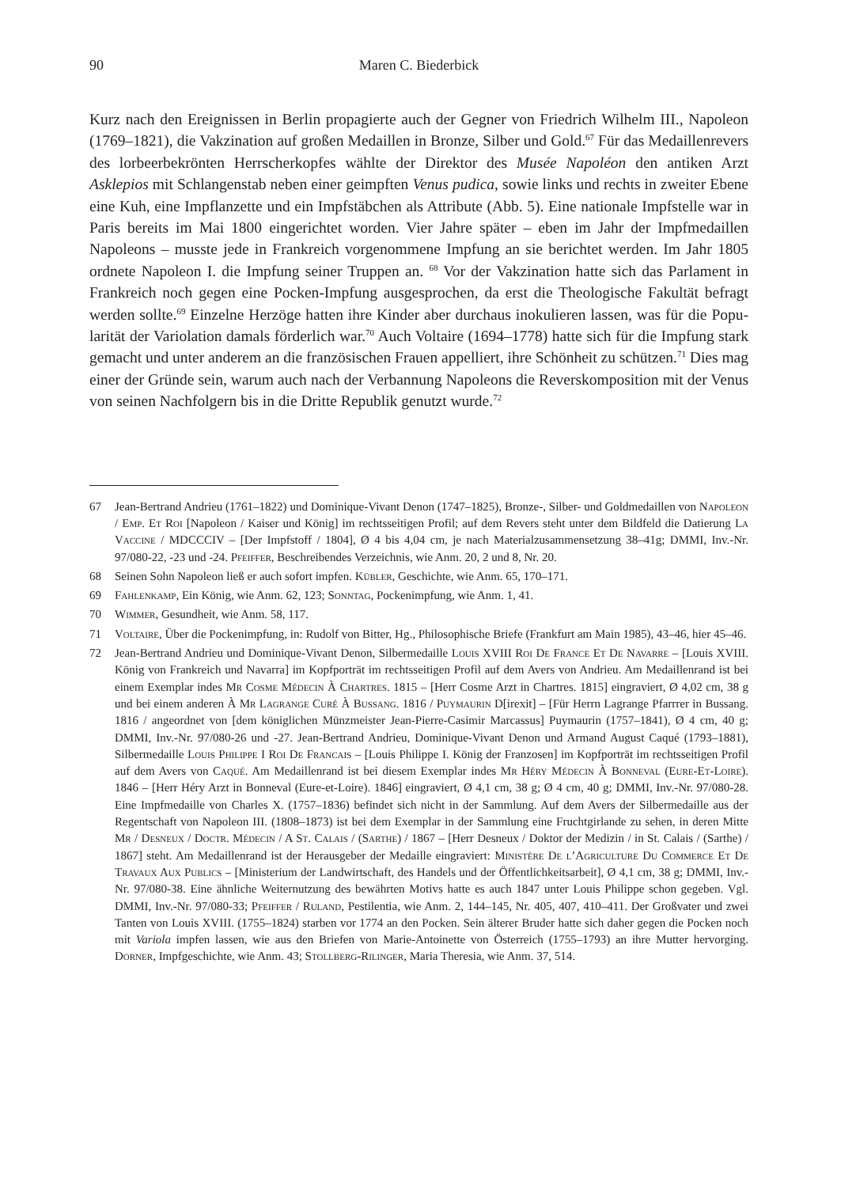90 Maren C. Biederbick
Kurz nach den Ereignissen in Berlin propagierte auch der Gegner von Friedrich Wilhelm III., Napoleon (1769–1821), die Vakzination auf großen Medaillen in Bronze, Silber und Gold.<sup>67</sup> Für das Medaillenrevers des lorbeerbekrönten Herrscherkopfes wählte der Direktor des Musée Napoléon den antiken Arzt Asklepios mit Schlangenstab neben einer geimpften Venus pudica, sowie links und rechts in zweiter Ebene eine Kuh, eine Impflanzette und ein Impfstäbchen als Attribute (Abb. 5). Eine nationale Impfstelle war in Paris bereits im Mai 1800 eingerichtet worden. Vier Jahre später – eben im Jahr der Impfmedaillen Napoleons – musste jede in Frank­reich vorgenommene Impfung an sie berichtet werden. Im Jahr 1805 ordnete Napoleon I. die Impfung seiner Truppen an. <sup>68</sup> Vor der Vakzination hatte sich das Parlament in Frankreich noch gegen eine Pocken-Impfung ausgesprochen, da erst die Theologische Fakultät befragt werden sollte.<sup>69</sup> Einzelne Herzöge hatten ihre Kinder aber durchaus inokulieren lassen, was für die Popu­larität der Variolation damals förderlich war.<sup>70</sup> Auch Voltaire (1694–1778) hatte sich für die Impfung stark gemacht und unter anderem an die französischen Frauen appelliert, ihre Schönheit zu schützen.<sup>71</sup> Dies mag einer der Gründe sein, warum auch nach der Verbannung Napoleons die Reverskomposition mit der Venus von seinen Nachfolgern bis in die Dritte Republik genutzt wurde.<sup>72</sup>
67 Jean-Bertrand Andrieu (1761–1822) und Dominique-Vivant Denon (1747–1825), Bronze-, Silber- und Gold­medaillen von Napoleon / Emp. Et Roi [Napoleon / Kaiser und König] im rechtsseitigen Profil; auf dem Revers steht unter dem Bildfeld die Datierung La Vaccine / MDCCCIV – [Der Impfstoff / 1804], Ø 4 bis 4,04 cm, je nach Materialzusammensetzung 38–41g; DMMI, Inv.-Nr. 97/080-22, -23 und -24. Pfeiffer, Beschreibendes Verzeichnis, wie Anm. 20, 2 und 8, Nr. 20.
68 Seinen Sohn Napoleon ließ er auch sofort impfen. Kübler, Geschichte, wie Anm. 65, 170–171.
69 Fahlenkamp, Ein König, wie Anm. 62, 123; Sonntag, Pockenimpfung, wie Anm. 1, 41.
70 Wimmer, Gesundheit, wie Anm. 58, 117.
71 Voltaire, Über die Pockenimpfung, in: Rudolf von Bitter, Hg., Philosophische Briefe (Frankfurt am Main 1985), 43–46, hier 45–46.
72 Jean-Bertrand Andrieu und Dominique-Vivant Denon, Silbermedaille Louis XVIII Roi De France Et De Navarre – [Louis XVIII. König von Frankreich und Navarra] im Kopfporträt im rechtsseitigen Profil auf dem Avers von Andrieu. Am Medaillenrand ist bei einem Exemplar indes Mr Cosme Médecin À Chartres. 1815 – [Herr Cosme Arzt in Chartres. 1815] eingraviert, Ø 4,02 cm, 38 g und bei einem anderen À Mr Lagrange Curé À Bussang. 1816 / Puymaurin D[irexit] – [Für Herrn Lagrange Pfarrrer in Bussang. 1816 / angeordnet von [dem königlichen Münz­meister Jean-Pierre-Casimir Marcassus] Puymaurin (1757–1841), Ø 4 cm, 40 g; DMMI, Inv.-Nr. 97/080-26 und -27. Jean-Bertrand Andrieu, Dominique-Vivant Denon und Armand August Caqué (1793–1881), Silbermedaille Louis Philippe I Roi De Francais – [Louis Philippe I. König der Franzosen] im Kopfporträt im rechtsseitigen Profil auf dem Avers von Caqué. Am Medaillenrand ist bei diesem Exemplar indes Mr Héry Médecin À Bonneval (Eure-Et-Loire). 1846 – [Herr Héry Arzt in Bonneval (Eure-et-Loire). 1846] eingraviert, Ø 4,1 cm, 38 g; Ø 4 cm, 40 g; DMMI, Inv.-Nr. 97/080-28. Eine Impfmedaille von Charles X. (1757–1836) befindet sich nicht in der Sammlung. Auf dem Avers der Silbermedaille aus der Regentschaft von Napoleon III. (1808–1873) ist bei dem Exemplar in der Sammlung eine Fruchtgirlande zu sehen, in deren Mitte Mr / Desneux / Doctr. Médecin / A St. Calais / (Sarthe) / 1867 – [Herr Desneux / Doktor der Medizin / in St. Calais / (Sarthe) / 1867] steht. Am Medaillenrand ist der Herausgeber der Medaille eingraviert: Ministère De l’Agriculture Du Commerce Et De Travaux Aux Publics – [Ministerium der Landwirtschaft, des Handels und der Öffentlichkeitsarbeit], Ø 4,1 cm, 38 g; DMMI, Inv.-Nr. 97/080-38. Eine ähnliche Weiternutzung des bewährten Motivs hatte es auch 1847 unter Louis Philippe schon gegeben. Vgl. DMMI, Inv.-Nr. 97/080-33; Pfeiffer / Ruland, Pestilentia, wie Anm. 2, 144–145, Nr. 405, 407, 410–411. Der Großvater und zwei Tanten von Louis XVIII. (1755–1824) starben vor 1774 an den Pocken. Sein älterer Bruder hatte sich daher gegen die Pocken noch mit Variola impfen lassen, wie aus den Briefen von Marie-Antoinette von Österreich (1755–1793) an ihre Mutter hervorging. Dorner, Impfgeschichte, wie Anm. 43; Stollberg-Rilinger, Maria Theresia, wie Anm. 37, 514.